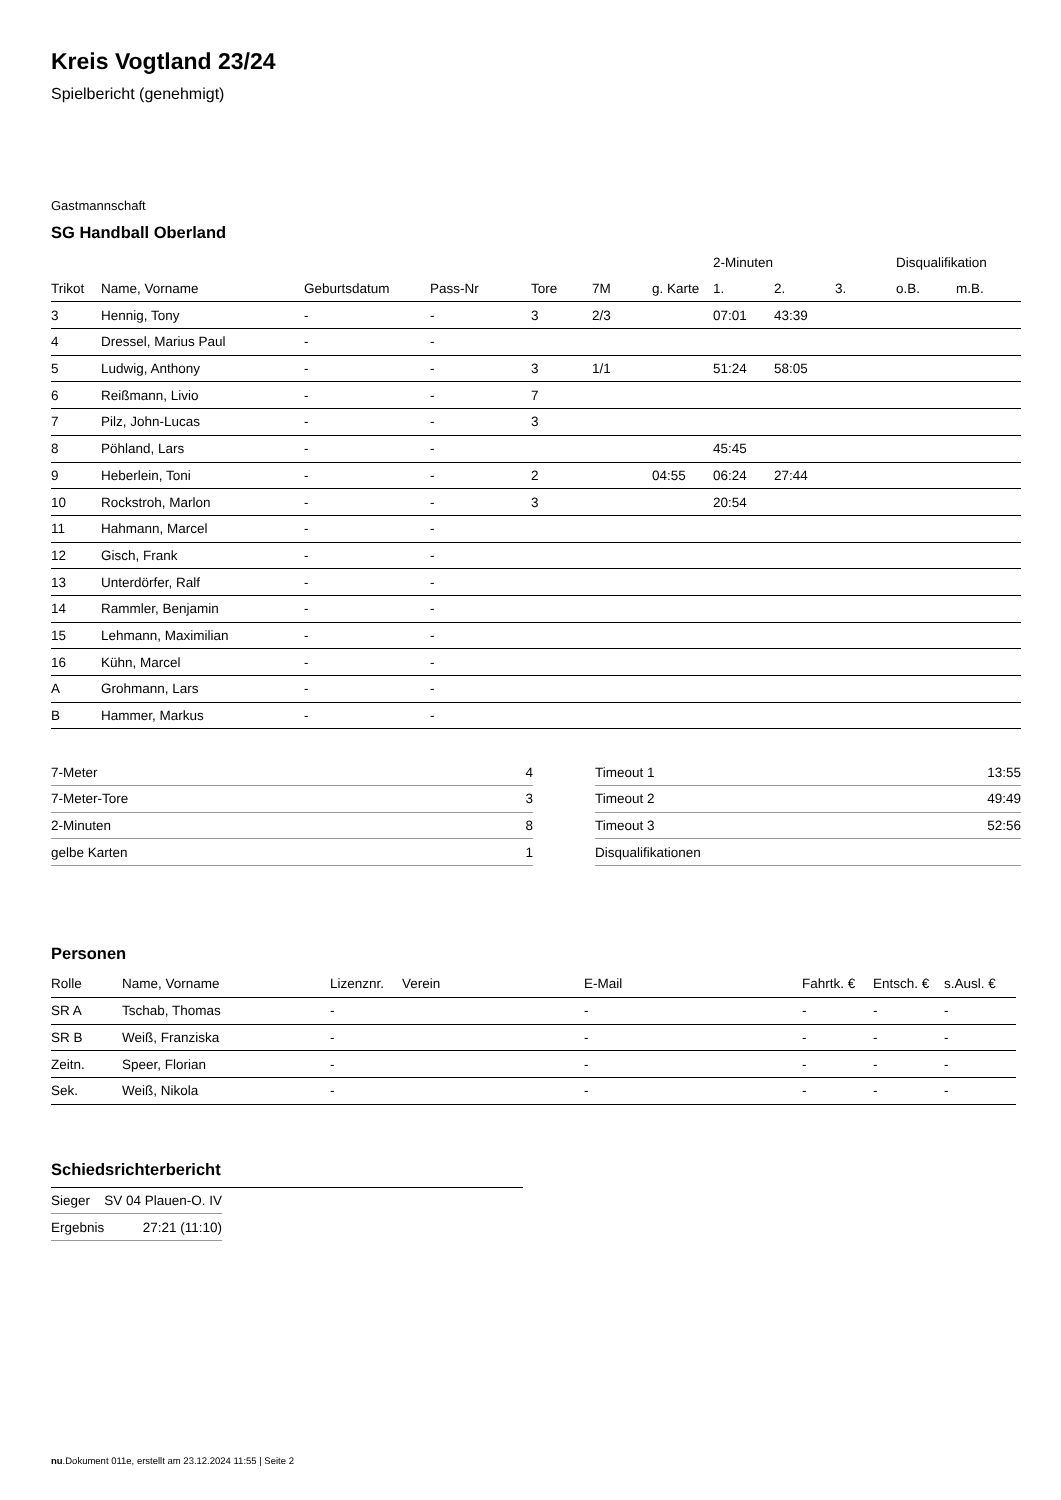Kreis Vogtland 23/24
Spielbericht (genehmigt)
Gastmannschaft
SG Handball Oberland
| | | | | | | | 2-Minuten | | | Disqualifikation | |
| --- | --- | --- | --- | --- | --- | --- | --- | --- | --- | --- | --- |
| Trikot | Name, Vorname | Geburtsdatum | Pass-Nr | Tore | 7M | g. Karte | 1. | 2. | 3. | o.B. | m.B. |
| 3 | Hennig, Tony | - | - | 3 | 2/3 | | 07:01 | 43:39 | | | |
| 4 | Dressel, Marius Paul | - | - | | | | | | | | |
| 5 | Ludwig, Anthony | - | - | 3 | 1/1 | | 51:24 | 58:05 | | | |
| 6 | Reißmann, Livio | - | - | 7 | | | | | | | |
| 7 | Pilz, John-Lucas | - | - | 3 | | | | | | | |
| 8 | Pöhland, Lars | - | - | | | | 45:45 | | | | |
| 9 | Heberlein, Toni | - | - | 2 | | 04:55 | 06:24 | 27:44 | | | |
| 10 | Rockstroh, Marlon | - | - | 3 | | | 20:54 | | | | |
| 11 | Hahmann, Marcel | - | - | | | | | | | | |
| 12 | Gisch, Frank | - | - | | | | | | | | |
| 13 | Unterdörfer, Ralf | - | - | | | | | | | | |
| 14 | Rammler, Benjamin | - | - | | | | | | | | |
| 15 | Lehmann, Maximilian | - | - | | | | | | | | |
| 16 | Kühn, Marcel | - | - | | | | | | | | |
| A | Grohmann, Lars | - | - | | | | | | | | |
| B | Hammer, Markus | - | - | | | | | | | | |
| 7-Meter | 4 |
| 7-Meter-Tore | 3 |
| 2-Minuten | 8 |
| gelbe Karten | 1 |
| Timeout 1 | 13:55 |
| Timeout 2 | 49:49 |
| Timeout 3 | 52:56 |
| Disqualifikationen | |
Personen
| Rolle | Name, Vorname | Lizenznr. | Verein | E-Mail | Fahrtk. € | Entsch. € | s.Ausl. € |
| --- | --- | --- | --- | --- | --- | --- | --- |
| SR A | Tschab, Thomas | - | | - | - | - | - |
| SR B | Weiß, Franziska | - | | - | - | - | - |
| Zeitn. | Speer, Florian | - | | - | - | - | - |
| Sek. | Weiß, Nikola | - | | - | - | - | - |
Schiedsrichterbericht
| Sieger | SV 04 Plauen-O. IV |
| Ergebnis | 27:21 (11:10) |
nu.Dokument 011e, erstellt am 23.12.2024 11:55 | Seite 2